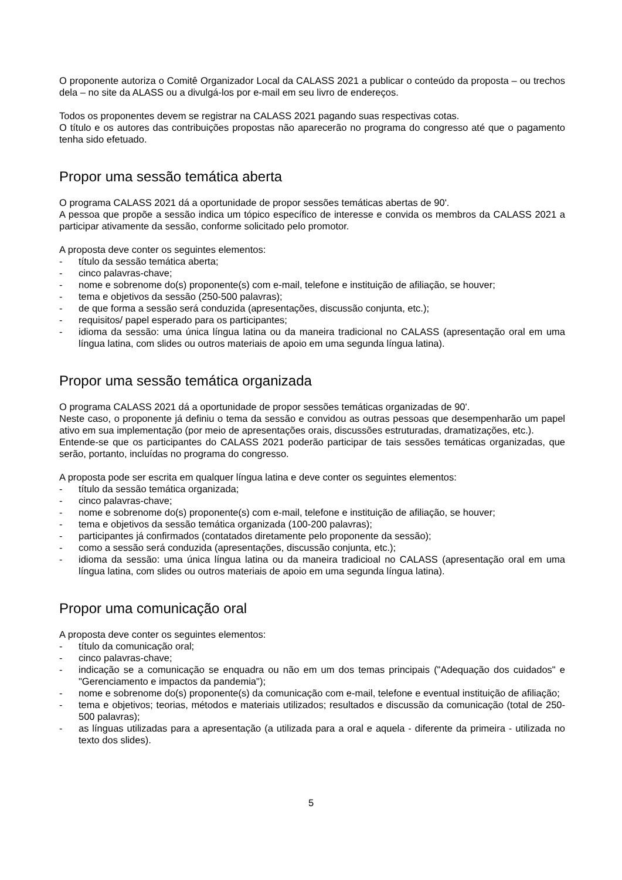O proponente autoriza o Comitê Organizador Local da CALASS 2021 a publicar o conteúdo da proposta – ou trechos dela – no site da ALASS ou a divulgá-los por e-mail em seu livro de endereços.
Todos os proponentes devem se registrar na CALASS 2021 pagando suas respectivas cotas.
O título e os autores das contribuições propostas não aparecerão no programa do congresso até que o pagamento tenha sido efetuado.
Propor uma sessão temática aberta
O programa CALASS 2021 dá a oportunidade de propor sessões temáticas abertas de 90'.
A pessoa que propõe a sessão indica um tópico específico de interesse e convida os membros da CALASS 2021 a participar ativamente da sessão, conforme solicitado pelo promotor.
A proposta deve conter os seguintes elementos:
- título da sessão temática aberta;
- cinco palavras-chave;
- nome e sobrenome do(s) proponente(s) com e-mail, telefone e instituição de afiliação, se houver;
- tema e objetivos da sessão (250-500 palavras);
- de que forma a sessão será conduzida (apresentações, discussão conjunta, etc.);
- requisitos/ papel esperado para os participantes;
- idioma da sessão: uma única língua latina ou da maneira tradicional no CALASS (apresentação oral em uma língua latina, com slides ou outros materiais de apoio em uma segunda língua latina).
Propor uma sessão temática organizada
O programa CALASS 2021 dá a oportunidade de propor sessões temáticas organizadas de 90'.
Neste caso, o proponente já definiu o tema da sessão e convidou as outras pessoas que desempenharão um papel ativo em sua implementação (por meio de apresentações orais, discussões estruturadas, dramatizações, etc.).
Entende-se que os participantes do CALASS 2021 poderão participar de tais sessões temáticas organizadas, que serão, portanto, incluídas no programa do congresso.
A proposta pode ser escrita em qualquer língua latina e deve conter os seguintes elementos:
- título da sessão temática organizada;
- cinco palavras-chave;
- nome e sobrenome do(s) proponente(s) com e-mail, telefone e instituição de afiliação, se houver;
- tema e objetivos da sessão temática organizada (100-200 palavras);
- participantes já confirmados (contatados diretamente pelo proponente da sessão);
- como a sessão será conduzida (apresentações, discussão conjunta, etc.);
- idioma da sessão: uma única língua latina ou da maneira tradicioal no CALASS (apresentação oral em uma língua latina, com slides ou outros materiais de apoio em uma segunda língua latina).
Propor uma comunicação oral
A proposta deve conter os seguintes elementos:
- título da comunicação oral;
- cinco palavras-chave;
- indicação se a comunicação se enquadra ou não em um dos temas principais ("Adequação dos cuidados" e "Gerenciamento e impactos da pandemia");
- nome e sobrenome do(s) proponente(s) da comunicação com e-mail, telefone e eventual instituição de afiliação;
- tema e objetivos; teorias, métodos e materiais utilizados; resultados e discussão da comunicação (total de 250-500 palavras);
- as línguas utilizadas para a apresentação (a utilizada para a oral e aquela - diferente da primeira - utilizada no texto dos slides).
5